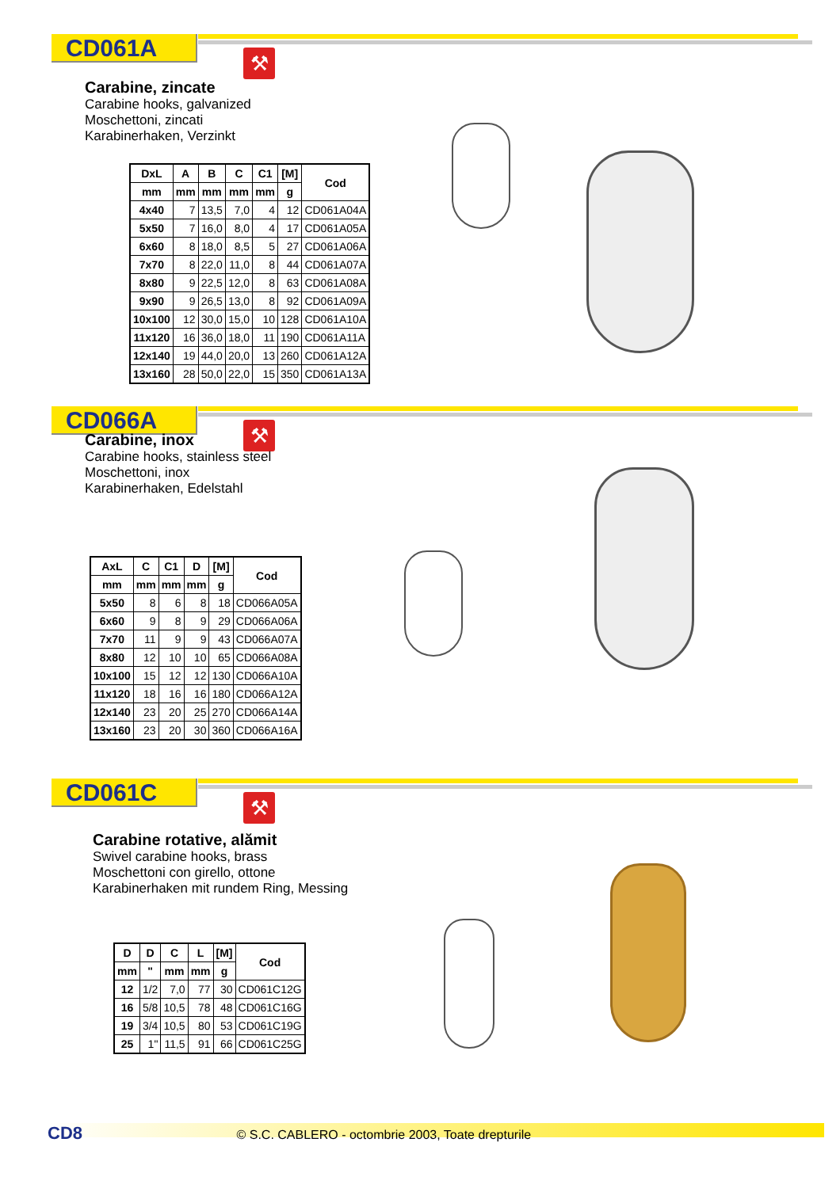CD061A ⚒
Carabine, zincate
Carabine hooks, galvanized
Moschettoni, zincati
Karabinerhaken, Verzinkt
| DxL | A | B | C | C1 | [M] | Cod |
| --- | --- | --- | --- | --- | --- | --- |
| mm | mm | mm | mm | mm | g | |
| 4x40 | 7 | 13,5 | 7,0 | 4 | 12 | CD061A04A |
| 5x50 | 7 | 16,0 | 8,0 | 4 | 17 | CD061A05A |
| 6x60 | 8 | 18,0 | 8,5 | 5 | 27 | CD061A06A |
| 7x70 | 8 | 22,0 | 11,0 | 8 | 44 | CD061A07A |
| 8x80 | 9 | 22,5 | 12,0 | 8 | 63 | CD061A08A |
| 9x90 | 9 | 26,5 | 13,0 | 8 | 92 | CD061A09A |
| 10x100 | 12 | 30,0 | 15,0 | 10 | 128 | CD061A10A |
| 11x120 | 16 | 36,0 | 18,0 | 11 | 190 | CD061A11A |
| 12x140 | 19 | 44,0 | 20,0 | 13 | 260 | CD061A12A |
| 13x160 | 28 | 50,0 | 22,0 | 15 | 350 | CD061A13A |
CD066A ⚒
Carabine, inox
Carabine hooks, stainless steel
Moschettoni, inox
Karabinerhaken, Edelstahl
| AxL | C | C1 | D | [M] | Cod |
| --- | --- | --- | --- | --- | --- |
| mm | mm | mm | mm | g | |
| 5x50 | 8 | 6 | 8 | 18 | CD066A05A |
| 6x60 | 9 | 8 | 9 | 29 | CD066A06A |
| 7x70 | 11 | 9 | 9 | 43 | CD066A07A |
| 8x80 | 12 | 10 | 10 | 65 | CD066A08A |
| 10x100 | 15 | 12 | 12 | 130 | CD066A10A |
| 11x120 | 18 | 16 | 16 | 180 | CD066A12A |
| 12x140 | 23 | 20 | 25 | 270 | CD066A14A |
| 13x160 | 23 | 20 | 30 | 360 | CD066A16A |
CD061C ⚒
Carabine rotative, alămit
Swivel carabine hooks, brass
Moschettoni con girello, ottone
Karabinerhaken mit rundem Ring, Messing
| D | D | C | L | [M] | Cod |
| --- | --- | --- | --- | --- | --- |
| mm | " | mm | mm | g | |
| 12 | 1/2 | 7,0 | 77 | 30 | CD061C12G |
| 16 | 5/8 | 10,5 | 78 | 48 | CD061C16G |
| 19 | 3/4 | 10,5 | 80 | 53 | CD061C19G |
| 25 | 1" | 11,5 | 91 | 66 | CD061C25G |
CD8 © S.C. CABLERO - octombrie 2003, Toate drepturile